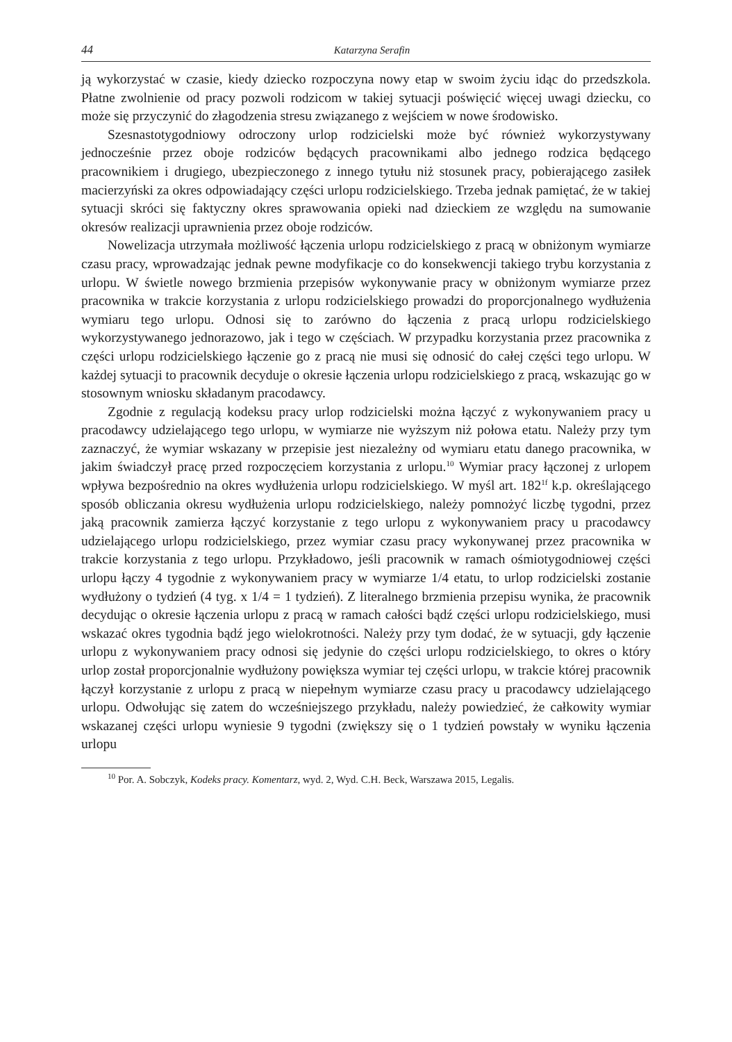44 Katarzyna Serafin
ją wykorzystać w czasie, kiedy dziecko rozpoczyna nowy etap w swoim życiu idąc do przedszkola. Płatne zwolnienie od pracy pozwoli rodzicom w takiej sytuacji poświęcić więcej uwagi dziecku, co może się przyczynić do złagodzenia stresu związanego z wejściem w nowe środowisko.
Szesnastotygodniowy odroczony urlop rodzicielski może być również wykorzystywany jednocześnie przez oboje rodziców będących pracownikami albo jednego rodzica będącego pracownikiem i drugiego, ubezpieczonego z innego tytułu niż stosunek pracy, pobierającego zasiłek macierzyński za okres odpowiadający części urlopu rodzicielskiego. Trzeba jednak pamiętać, że w takiej sytuacji skróci się faktyczny okres sprawowania opieki nad dzieckiem ze względu na sumowanie okresów realizacji uprawnienia przez oboje rodziców.
Nowelizacja utrzymała możliwość łączenia urlopu rodzicielskiego z pracą w obniżonym wymiarze czasu pracy, wprowadzając jednak pewne modyfikacje co do konsekwencji takiego trybu korzystania z urlopu. W świetle nowego brzmienia przepisów wykonywanie pracy w obniżonym wymiarze przez pracownika w trakcie korzystania z urlopu rodzicielskiego prowadzi do proporcjonalnego wydłużenia wymiaru tego urlopu. Odnosi się to zarówno do łączenia z pracą urlopu rodzicielskiego wykorzystywanego jednorazowo, jak i tego w częściach. W przypadku korzystania przez pracownika z części urlopu rodzicielskiego łączenie go z pracą nie musi się odnosić do całej części tego urlopu. W każdej sytuacji to pracownik decyduje o okresie łączenia urlopu rodzicielskiego z pracą, wskazując go w stosownym wniosku składanym pracodawcy.
Zgodnie z regulacją kodeksu pracy urlop rodzicielski można łączyć z wykonywaniem pracy u pracodawcy udzielającego tego urlopu, w wymiarze nie wyższym niż połowa etatu. Należy przy tym zaznaczyć, że wymiar wskazany w przepisie jest niezależny od wymiaru etatu danego pracownika, w jakim świadczył pracę przed rozpoczęciem korzystania z urlopu.<sup>10</sup> Wymiar pracy łączonej z urlopem wpływa bezpośrednio na okres wydłużenia urlopu rodzicielskiego. W myśl art. 182<sup>1f</sup> k.p. określającego sposób obliczania okresu wydłużenia urlopu rodzicielskiego, należy pomnożyć liczbę tygodni, przez jaką pracownik zamierza łączyć korzystanie z tego urlopu z wykonywaniem pracy u pracodawcy udzielającego urlopu rodzicielskiego, przez wymiar czasu pracy wykonywanej przez pracownika w trakcie korzystania z tego urlopu. Przykładowo, jeśli pracownik w ramach ośmiotygodniowej części urlopu łączy 4 tygodnie z wykonywaniem pracy w wymiarze 1/4 etatu, to urlop rodzicielski zostanie wydłużony o tydzień (4 tyg. x 1/4 = 1 tydzień). Z literalnego brzmienia przepisu wynika, że pracownik decydując o okresie łączenia urlopu z pracą w ramach całości bądź części urlopu rodzicielskiego, musi wskazać okres tygodnia bądź jego wielokrotności. Należy przy tym dodać, że w sytuacji, gdy łączenie urlopu z wykonywaniem pracy odnosi się jedynie do części urlopu rodzicielskiego, to okres o który urlop został proporcjonalnie wydłużony powiększa wymiar tej części urlopu, w trakcie której pracownik łączył korzystanie z urlopu z pracą w niepełnym wymiarze czasu pracy u pracodawcy udzielającego urlopu. Odwołując się zatem do wcześniejszego przykładu, należy powiedzieć, że całkowity wymiar wskazanej części urlopu wyniesie 9 tygodni (zwiększy się o 1 tydzień powstały w wyniku łączenia urlopu
<sup>10</sup> Por. A. Sobczyk, Kodeks pracy. Komentarz, wyd. 2, Wyd. C.H. Beck, Warszawa 2015, Legalis.